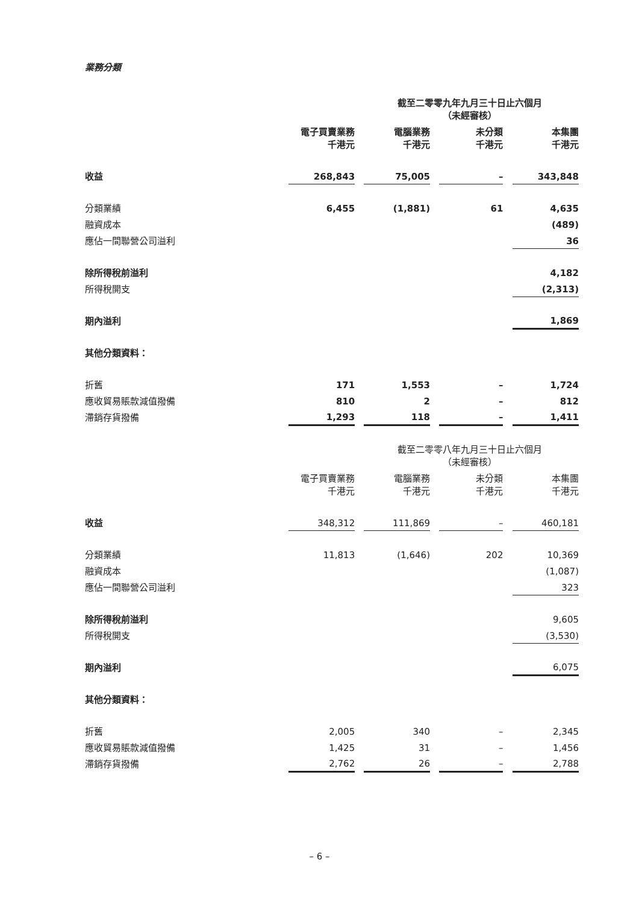業務分類
| | 截至二零零九年九月三十日止六個月 （未經審核） | | | | | | |
| | 電子買賣業務 千港元 | | 電腦業務 千港元 | | 未分類 千港元 | | 本集團 千港元 |
| 收益 | 268,843 | | 75,005 | | – | | 343,848 |
| 分類業績 | 6,455 | | (1,881) | | 61 | | 4,635 |
| 融資成本 | | | | | | | (489) |
| 應佔一間聯營公司溢利 | | | | | | | 36 |
| 除所得稅前溢利 | | | | | | | 4,182 |
| 所得稅開支 | | | | | | | (2,313) |
| 期內溢利 | | | | | | | 1,869 |
| 其他分類資料： | | | | | | | |
| 折舊 | 171 | | 1,553 | | – | | 1,724 |
| 應收貿易賬款減值撥備 | 810 | | 2 | | – | | 812 |
| 滯銷存貨撥備 | 1,293 | | 118 | | – | | 1,411 |
| | 截至二零零八年九月三十日止六個月 （未經審核） | | | | | | |
| | 電子買賣業務 千港元 | | 電腦業務 千港元 | | 未分類 千港元 | | 本集團 千港元 |
| 收益 | 348,312 | | 111,869 | | – | | 460,181 |
| 分類業績 | 11,813 | | (1,646) | | 202 | | 10,369 |
| 融資成本 | | | | | | | (1,087) |
| 應佔一間聯營公司溢利 | | | | | | | 323 |
| 除所得稅前溢利 | | | | | | | 9,605 |
| 所得稅開支 | | | | | | | (3,530) |
| 期內溢利 | | | | | | | 6,075 |
| 其他分類資料： | | | | | | | |
| 折舊 | 2,005 | | 340 | | – | | 2,345 |
| 應收貿易賬款減值撥備 | 1,425 | | 31 | | – | | 1,456 |
| 滯銷存貨撥備 | 2,762 | | 26 | | – | | 2,788 |
– 6 –